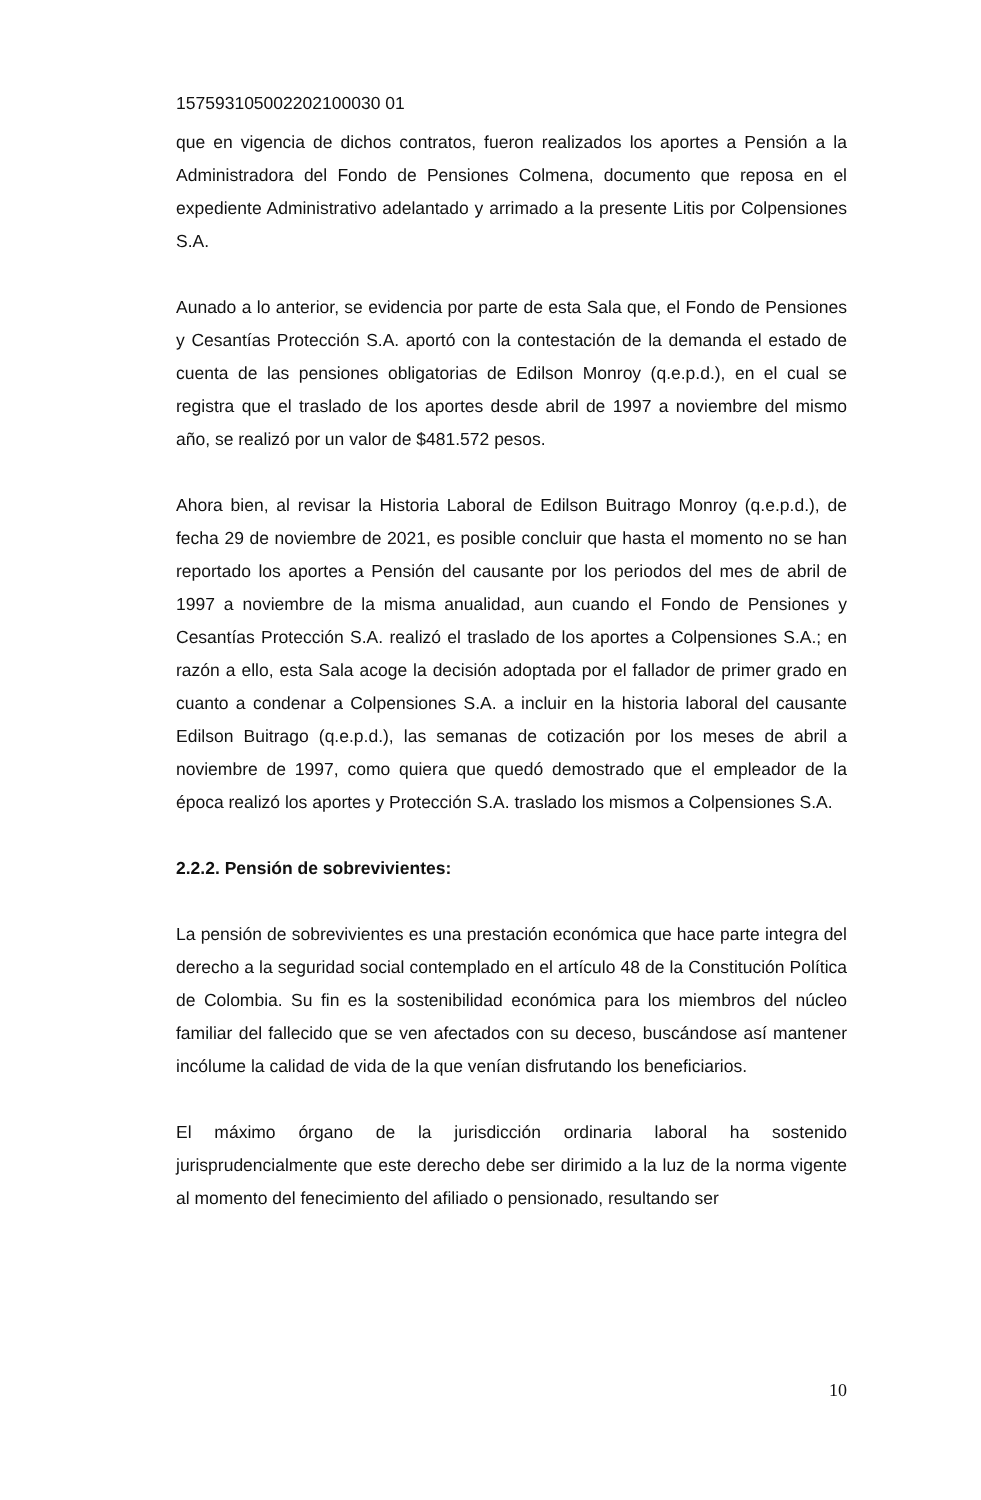157593105002202100030 01
que en vigencia de dichos contratos, fueron realizados los aportes a Pensión a la Administradora del Fondo de Pensiones Colmena, documento que reposa en el expediente Administrativo adelantado y arrimado a la presente Litis por Colpensiones S.A.
Aunado a lo anterior, se evidencia por parte de esta Sala que, el Fondo de Pensiones y Cesantías Protección S.A. aportó con la contestación de la demanda el estado de cuenta de las pensiones obligatorias de Edilson Monroy (q.e.p.d.), en el cual se registra que el traslado de los aportes desde abril de 1997 a noviembre del mismo año, se realizó por un valor de $481.572 pesos.
Ahora bien, al revisar la Historia Laboral de Edilson Buitrago Monroy (q.e.p.d.), de fecha 29 de noviembre de 2021, es posible concluir que hasta el momento no se han reportado los aportes a Pensión del causante por los periodos del mes de abril de 1997 a noviembre de la misma anualidad, aun cuando el Fondo de Pensiones y Cesantías Protección S.A. realizó el traslado de los aportes a Colpensiones S.A.; en razón a ello, esta Sala acoge la decisión adoptada por el fallador de primer grado en cuanto a condenar a Colpensiones S.A. a incluir en la historia laboral del causante Edilson Buitrago (q.e.p.d.), las semanas de cotización por los meses de abril a noviembre de 1997, como quiera que quedó demostrado que el empleador de la época realizó los aportes y Protección S.A. traslado los mismos a Colpensiones S.A.
2.2.2. Pensión de sobrevivientes:
La pensión de sobrevivientes es una prestación económica que hace parte integra del derecho a la seguridad social contemplado en el artículo 48 de la Constitución Política de Colombia. Su fin es la sostenibilidad económica para los miembros del núcleo familiar del fallecido que se ven afectados con su deceso, buscándose así mantener incólume la calidad de vida de la que venían disfrutando los beneficiarios.
El máximo órgano de la jurisdicción ordinaria laboral ha sostenido jurisprudencialmente que este derecho debe ser dirimido a la luz de la norma vigente al momento del fenecimiento del afiliado o pensionado, resultando ser
10